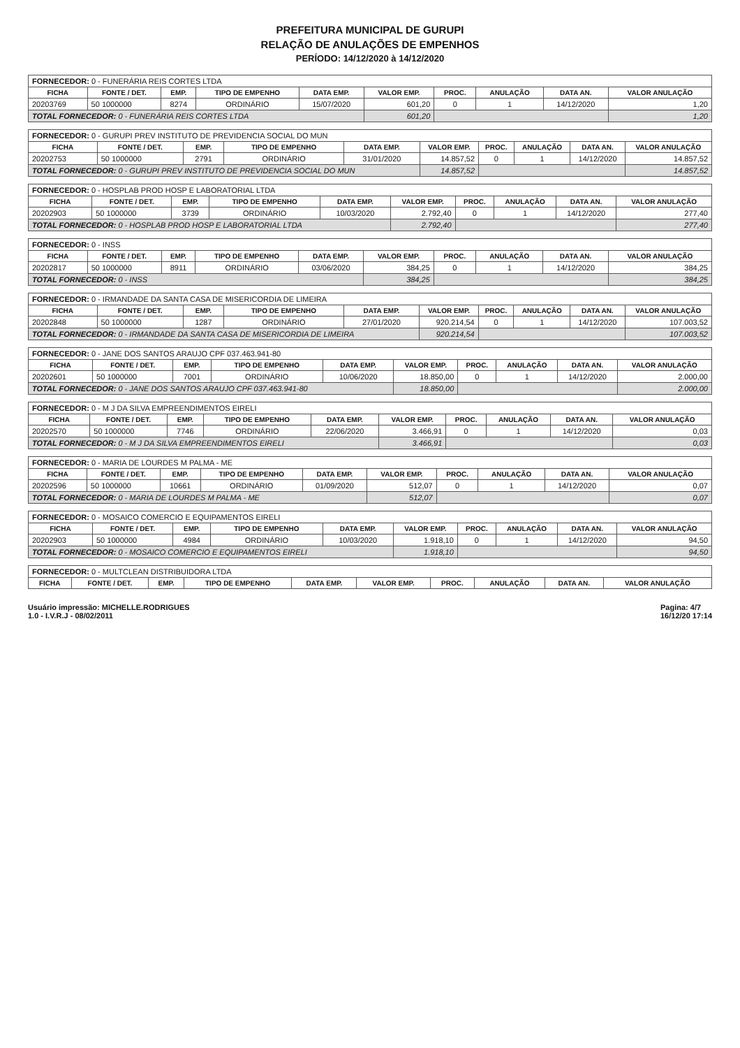PREFEITURA MUNICIPAL DE GURUPI
RELAÇÃO DE ANULAÇÕES DE EMPENHOS
PERÍODO: 14/12/2020 à 14/12/2020
| FORNECEDOR: 0 - FUNERÁRIA REIS CORTES LTDA | | | | | | | | | |
| --- | --- | --- | --- | --- | --- | --- | --- | --- | --- |
| FICHA | FONTE / DET. | EMP. | TIPO DE EMPENHO | DATA EMP. | VALOR EMP. | PROC. | ANULAÇÃO | DATA AN. | VALOR ANULAÇÃO |
| 20203769 | 50 1000000 | 8274 | ORDINÁRIO | 15/07/2020 | 601,20 | 0 | 1 | 14/12/2020 | 1,20 |
| TOTAL FORNECEDOR: 0 - FUNERÁRIA REIS CORTES LTDA | | | | | 601,20 | | | | 1,20 |
| FORNECEDOR: 0 - GURUPI PREV INSTITUTO DE PREVIDENCIA SOCIAL DO MUN | | | | | | | | | |
| --- | --- | --- | --- | --- | --- | --- | --- | --- | --- |
| FICHA | FONTE / DET. | EMP. | TIPO DE EMPENHO | DATA EMP. | VALOR EMP. | PROC. | ANULAÇÃO | DATA AN. | VALOR ANULAÇÃO |
| 20202753 | 50 1000000 | 2791 | ORDINÁRIO | 31/01/2020 | 14.857,52 | 0 | 1 | 14/12/2020 | 14.857,52 |
| TOTAL FORNECEDOR: 0 - GURUPI PREV INSTITUTO DE PREVIDENCIA SOCIAL DO MUN | | | | | 14.857,52 | | | | 14.857,52 |
| FORNECEDOR: 0 - HOSPLAB PROD HOSP E LABORATORIAL LTDA | | | | | | | | | |
| --- | --- | --- | --- | --- | --- | --- | --- | --- | --- |
| FICHA | FONTE / DET. | EMP. | TIPO DE EMPENHO | DATA EMP. | VALOR EMP. | PROC. | ANULAÇÃO | DATA AN. | VALOR ANULAÇÃO |
| 20202903 | 50 1000000 | 3739 | ORDINÁRIO | 10/03/2020 | 2.792,40 | 0 | 1 | 14/12/2020 | 277,40 |
| TOTAL FORNECEDOR: 0 - HOSPLAB PROD HOSP E LABORATORIAL LTDA | | | | | 2.792,40 | | | | 277,40 |
| FORNECEDOR: 0 - INSS | | | | | | | | | |
| --- | --- | --- | --- | --- | --- | --- | --- | --- | --- |
| FICHA | FONTE / DET. | EMP. | TIPO DE EMPENHO | DATA EMP. | VALOR EMP. | PROC. | ANULAÇÃO | DATA AN. | VALOR ANULAÇÃO |
| 20202817 | 50 1000000 | 8911 | ORDINÁRIO | 03/06/2020 | 384,25 | 0 | 1 | 14/12/2020 | 384,25 |
| TOTAL FORNECEDOR: 0 - INSS | | | | | 384,25 | | | | 384,25 |
| FORNECEDOR: 0 - IRMANDADE DA SANTA CASA DE MISERICORDIA DE LIMEIRA | | | | | | | | | |
| --- | --- | --- | --- | --- | --- | --- | --- | --- | --- |
| FICHA | FONTE / DET. | EMP. | TIPO DE EMPENHO | DATA EMP. | VALOR EMP. | PROC. | ANULAÇÃO | DATA AN. | VALOR ANULAÇÃO |
| 20202848 | 50 1000000 | 1287 | ORDINÁRIO | 27/01/2020 | 920.214,54 | 0 | 1 | 14/12/2020 | 107.003,52 |
| TOTAL FORNECEDOR: 0 - IRMANDADE DA SANTA CASA DE MISERICORDIA DE LIMEIRA | | | | | 920.214,54 | | | | 107.003,52 |
| FORNECEDOR: 0 - JANE DOS SANTOS ARAUJO CPF 037.463.941-80 | | | | | | | | | |
| --- | --- | --- | --- | --- | --- | --- | --- | --- | --- |
| FICHA | FONTE / DET. | EMP. | TIPO DE EMPENHO | DATA EMP. | VALOR EMP. | PROC. | ANULAÇÃO | DATA AN. | VALOR ANULAÇÃO |
| 20202601 | 50 1000000 | 7001 | ORDINÁRIO | 10/06/2020 | 18.850,00 | 0 | 1 | 14/12/2020 | 2.000,00 |
| TOTAL FORNECEDOR: 0 - JANE DOS SANTOS ARAUJO CPF 037.463.941-80 | | | | | 18.850,00 | | | | 2.000,00 |
| FORNECEDOR: 0 - M J DA SILVA EMPREENDIMENTOS EIRELI | | | | | | | | | |
| --- | --- | --- | --- | --- | --- | --- | --- | --- | --- |
| FICHA | FONTE / DET. | EMP. | TIPO DE EMPENHO | DATA EMP. | VALOR EMP. | PROC. | ANULAÇÃO | DATA AN. | VALOR ANULAÇÃO |
| 20202570 | 50 1000000 | 7746 | ORDINÁRIO | 22/06/2020 | 3.466,91 | 0 | 1 | 14/12/2020 | 0,03 |
| TOTAL FORNECEDOR: 0 - M J DA SILVA EMPREENDIMENTOS EIRELI | | | | | 3.466,91 | | | | 0,03 |
| FORNECEDOR: 0 - MARIA DE LOURDES M PALMA - ME | | | | | | | | | |
| --- | --- | --- | --- | --- | --- | --- | --- | --- | --- |
| FICHA | FONTE / DET. | EMP. | TIPO DE EMPENHO | DATA EMP. | VALOR EMP. | PROC. | ANULAÇÃO | DATA AN. | VALOR ANULAÇÃO |
| 20202596 | 50 1000000 | 10661 | ORDINÁRIO | 01/09/2020 | 512,07 | 0 | 1 | 14/12/2020 | 0,07 |
| TOTAL FORNECEDOR: 0 - MARIA DE LOURDES M PALMA - ME | | | | | 512,07 | | | | 0,07 |
| FORNECEDOR: 0 - MOSAICO COMERCIO E EQUIPAMENTOS EIRELI | | | | | | | | | |
| --- | --- | --- | --- | --- | --- | --- | --- | --- | --- |
| FICHA | FONTE / DET. | EMP. | TIPO DE EMPENHO | DATA EMP. | VALOR EMP. | PROC. | ANULAÇÃO | DATA AN. | VALOR ANULAÇÃO |
| 20202903 | 50 1000000 | 4984 | ORDINÁRIO | 10/03/2020 | 1.918,10 | 0 | 1 | 14/12/2020 | 94,50 |
| TOTAL FORNECEDOR: 0 - MOSAICO COMERCIO E EQUIPAMENTOS EIRELI | | | | | 1.918,10 | | | | 94,50 |
| FORNECEDOR: 0 - MULTCLEAN DISTRIBUIDORA LTDA | | | | | | | | | |
| --- | --- | --- | --- | --- | --- | --- | --- | --- | --- |
| FICHA | FONTE / DET. | EMP. | TIPO DE EMPENHO | DATA EMP. | VALOR EMP. | PROC. | ANULAÇÃO | DATA AN. | VALOR ANULAÇÃO |
Usuário impressão: MICHELLE.RODRIGUES
1.0 - I.V.R.J - 08/02/2011
Pagina: 4/7
16/12/20 17:14